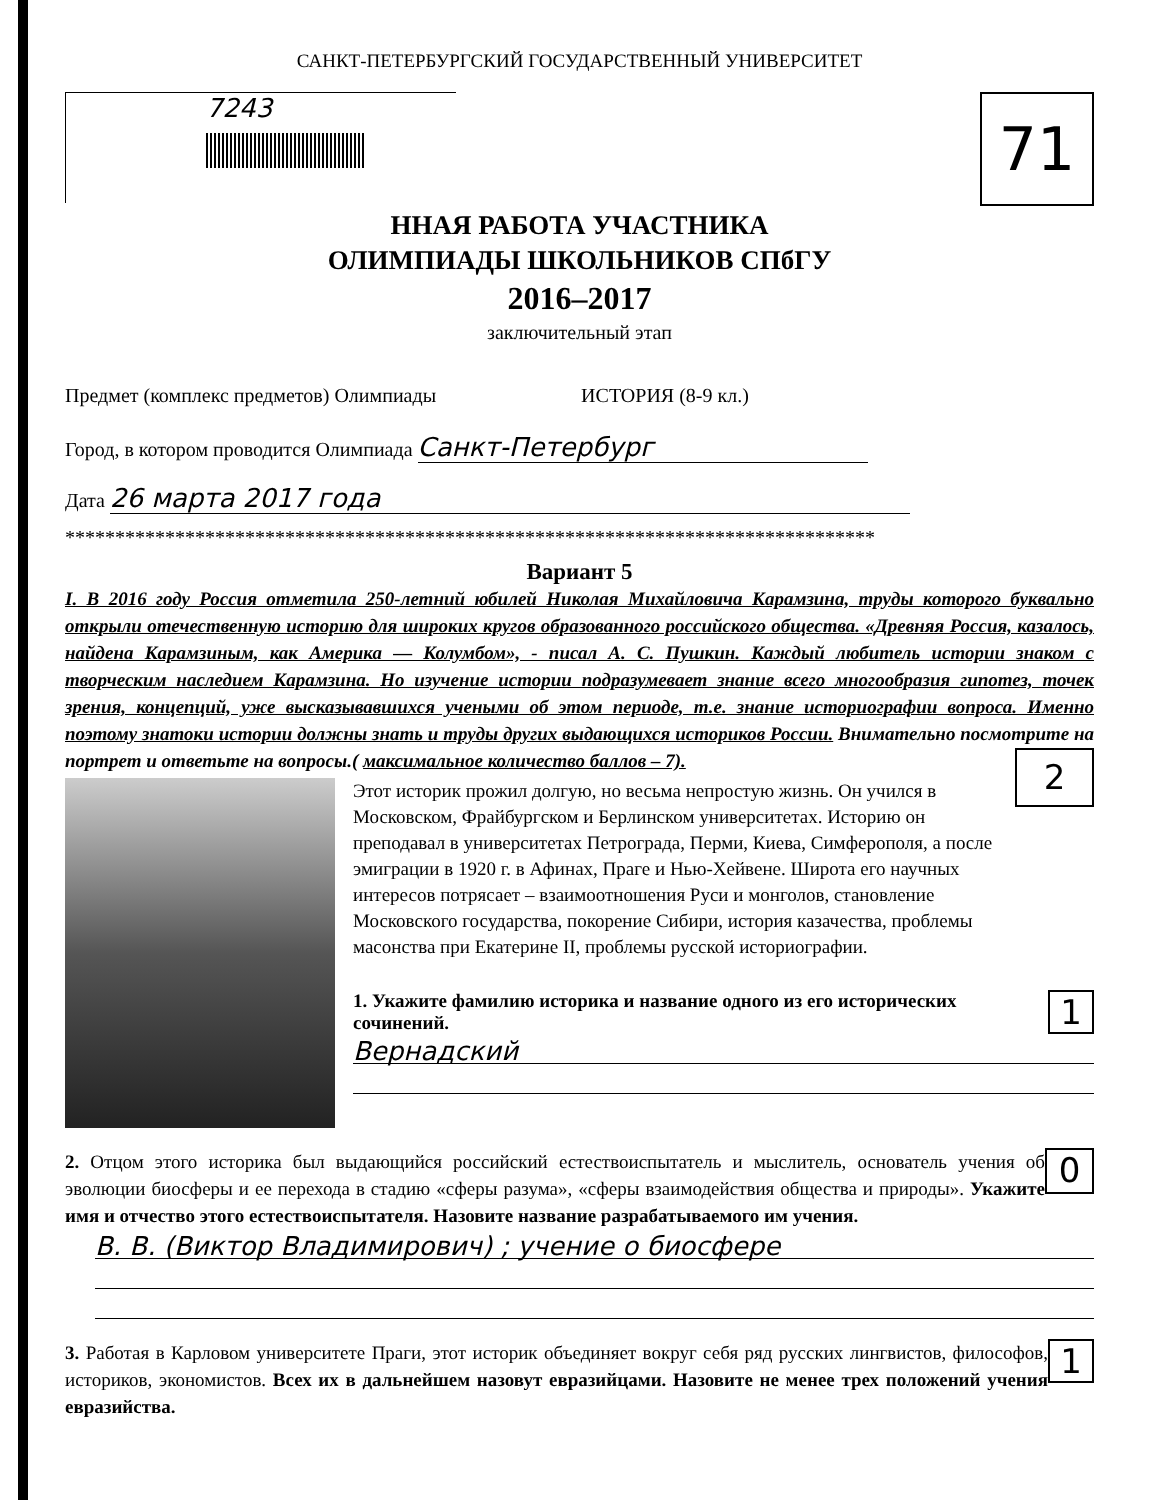САНКТ-ПЕТЕРБУРГСКИЙ ГОСУДАРСТВЕННЫЙ УНИВЕРСИТЕТ
7243
71
ННАЯ РАБОТА УЧАСТНИКА
ОЛИМПИАДЫ ШКОЛЬНИКОВ СПбГУ
2016–2017
заключительный этап
Предмет (комплекс предметов) Олимпиады ИСТОРИЯ (8-9 кл.)
Город, в котором проводится Олимпиада Санкт-Петербург
Дата 26 марта 2017 года
*********************************************************************************
Вариант 5
I. В 2016 году Россия отметила 250-летний юбилей Николая Михайловича Карамзина, труды которого буквально открыли отечественную историю для широких кругов образованного российского общества. «Древняя Россия, казалось, найдена Карамзиным, как Америка — Колумбом», - писал А. С. Пушкин. Каждый любитель истории знаком с творческим наследием Карамзина. Но изучение истории подразумевает знание всего многообразия гипотез, точек зрения, концепций, уже высказывавшихся учеными об этом периоде, т.е. знание историографии вопроса. Именно поэтому знатоки истории должны знать и труды других выдающихся историков России. Внимательно посмотрите на портрет и ответьте на вопросы.( максимальное количество баллов – 7).
Этот историк прожил долгую, но весьма непростую жизнь. Он учился в Московском, Фрайбургском и Берлинском университетах. Историю он преподавал в университетах Петрограда, Перми, Киева, Симферополя, а после эмиграции в 1920 г. в Афинах, Праге и Нью-Хейвене. Широта его научных интересов потрясает – взаимоотношения Руси и монголов, становление Московского государства, покорение Сибири, история казачества, проблемы масонства при Екатерине II, проблемы русской историографии.
2
1. Укажите фамилию историка и название одного из его исторических сочинений.
1
Вернадский
2. Отцом этого историка был выдающийся российский естествоиспытатель и мыслитель, основатель учения об эволюции биосферы и ее перехода в стадию «сферы разума», «сферы взаимодействия общества и природы». Укажите имя и отчество этого естествоиспытателя. Назовите название разрабатываемого им учения.
0
В. В. (Виктор Владимирович) ; учение о биосфере
3. Работая в Карловом университете Праги, этот историк объединяет вокруг себя ряд русских лингвистов, философов, историков, экономистов. Всех их в дальнейшем назовут евразийцами. Назовите не менее трех положений учения евразийства.
1